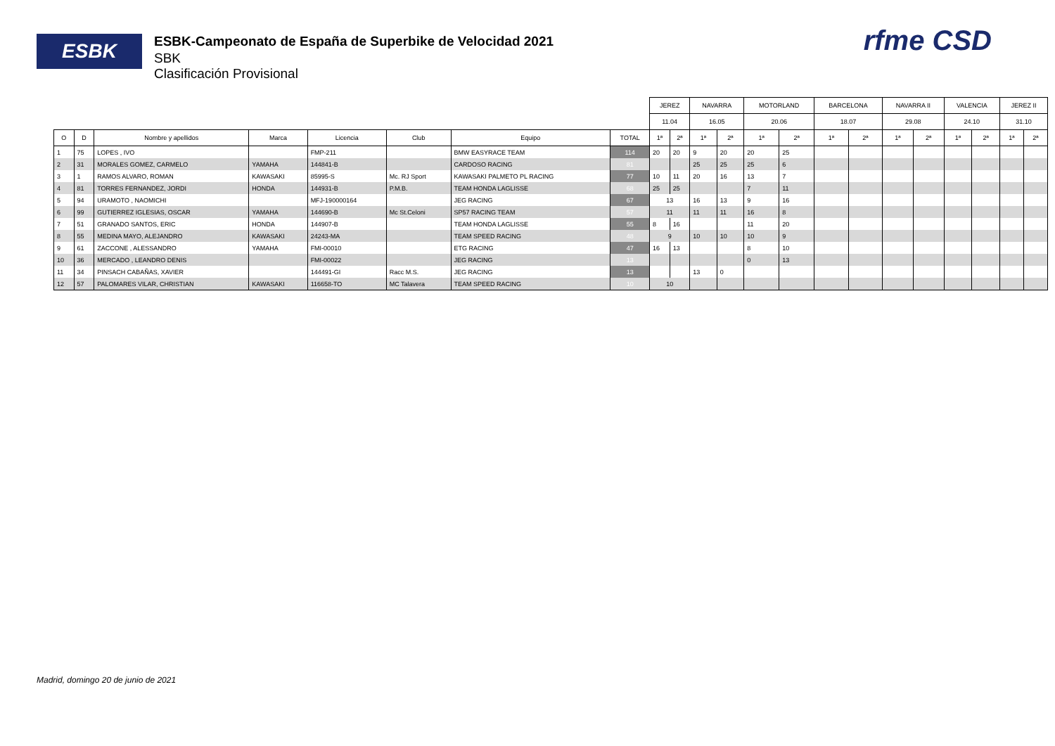ESBK
ESBK-Campeonato de España de Superbike de Velocidad 2021
SBK
Clasificación Provisional
rfme CSD
| | | | | | | | | JEREZ | | NAVARRA | | MOTORLAND | | BARCELONA | | NAVARRA II | | VALENCIA | | JEREZ II | |
| --- | --- | --- | --- | --- | --- | --- | --- | --- | --- | --- | --- | --- | --- | --- | --- | --- | --- | --- | --- | --- | --- |
| | | | | | | | | 11.04 | | 16.05 | | 20.06 | | 18.07 | | 29.08 | | 24.10 | | 31.10 | |
| O | D | Nombre y apellidos | Marca | Licencia | Club | Equipo | TOTAL | 1ª | 2ª | 1ª | 2ª | 1ª | 2ª | 1ª | 2ª | 1ª | 2ª | 1ª | 2ª | 1ª | 2ª |
| 1 | 75 | LOPES , IVO | | FMP-211 | | BMW EASYRACE TEAM | 114 | 20 | 20 | 9 | 20 | 20 | 25 | | | | | | | | |
| 2 | 31 | MORALES GOMEZ, CARMELO | YAMAHA | 144841-B | | CARDOSO RACING | 81 | | | 25 | 25 | 25 | 6 | | | | | | | | |
| 3 | 1 | RAMOS ALVARO, ROMAN | KAWASAKI | 85995-S | Mc. RJ Sport | KAWASAKI PALMETO PL RACING | 77 | 10 | 11 | 20 | 16 | 13 | 7 | | | | | | | | |
| 4 | 81 | TORRES FERNANDEZ, JORDI | HONDA | 144931-B | P.M.B. | TEAM HONDA LAGLISSE | 68 | 25 | 25 | | | 7 | 11 | | | | | | | | |
| 5 | 94 | URAMOTO , NAOMICHI | | MFJ-190000164 | | JEG RACING | 67 | 13 | | 16 | 13 | 9 | 16 | | | | | | | | |
| 6 | 99 | GUTIERREZ IGLESIAS, OSCAR | YAMAHA | 144690-B | Mc St.Celoni | SP57 RACING TEAM | 57 | 11 | | 11 | 11 | 16 | 8 | | | | | | | | |
| 7 | 51 | GRANADO SANTOS, ERIC | HONDA | 144907-B | | TEAM HONDA LAGLISSE | 55 | 8 | 16 | | | 11 | 20 | | | | | | | | |
| 8 | 55 | MEDINA MAYO, ALEJANDRO | KAWASAKI | 24243-MA | | TEAM SPEED RACING | 48 | 9 | | 10 | 10 | 10 | 9 | | | | | | | | |
| 9 | 61 | ZACCONE , ALESSANDRO | YAMAHA | FMI-00010 | | ETG RACING | 47 | 16 | 13 | | | 8 | 10 | | | | | | | | |
| 10 | 36 | MERCADO , LEANDRO DENIS | | FMI-00022 | | JEG RACING | 13 | | | | | 0 | 13 | | | | | | | | |
| 11 | 34 | PINSACH CABAÑAS, XAVIER | | 144491-GI | Racc M.S. | JEG RACING | 13 | | | 13 | 0 | | | | | | | | | | |
| 12 | 57 | PALOMARES VILAR, CHRISTIAN | KAWASAKI | 116658-TO | MC Talavera | TEAM SPEED RACING | 10 | 10 | | | | | | | | | | | | | |
Madrid, domingo 20 de junio de 2021